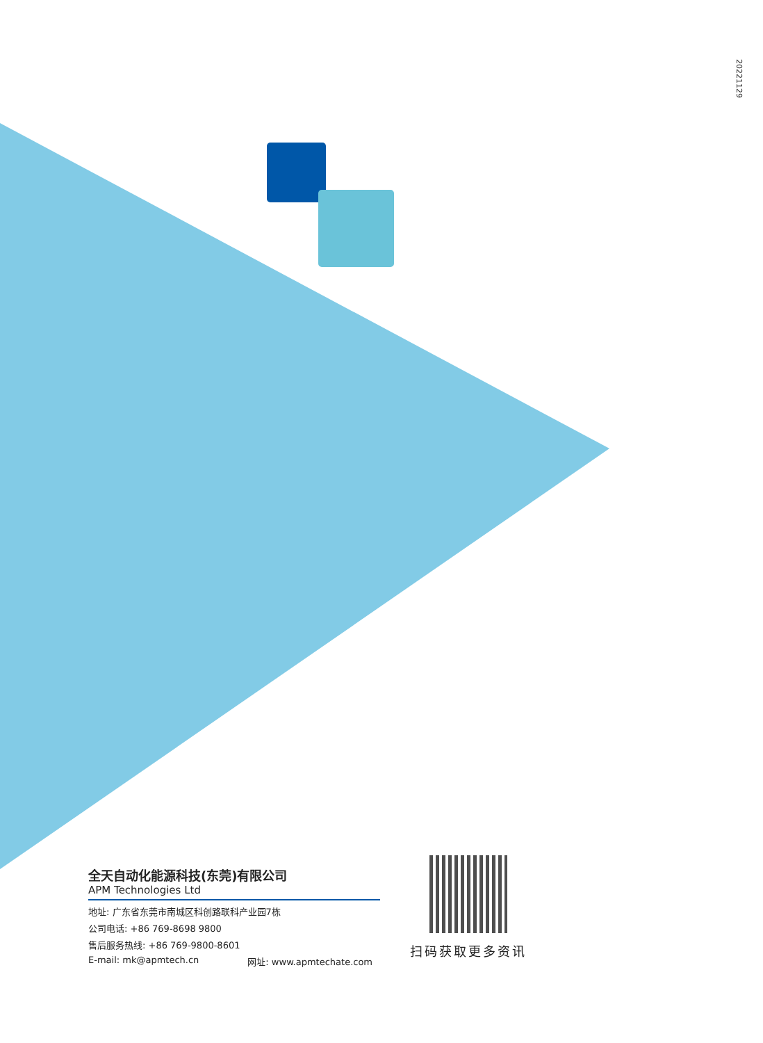20221129
全天自动化能源科技(东莞)有限公司
APM Technologies Ltd
地址: 广东省东莞市南城区科创路联科产业园7栋
公司电话: +86 769-8698 9800
售后服务热线: +86 769-9800-8601
E-mail: mk@apmtech.cn 网址: www.apmtechate.com
扫码获取更多资讯